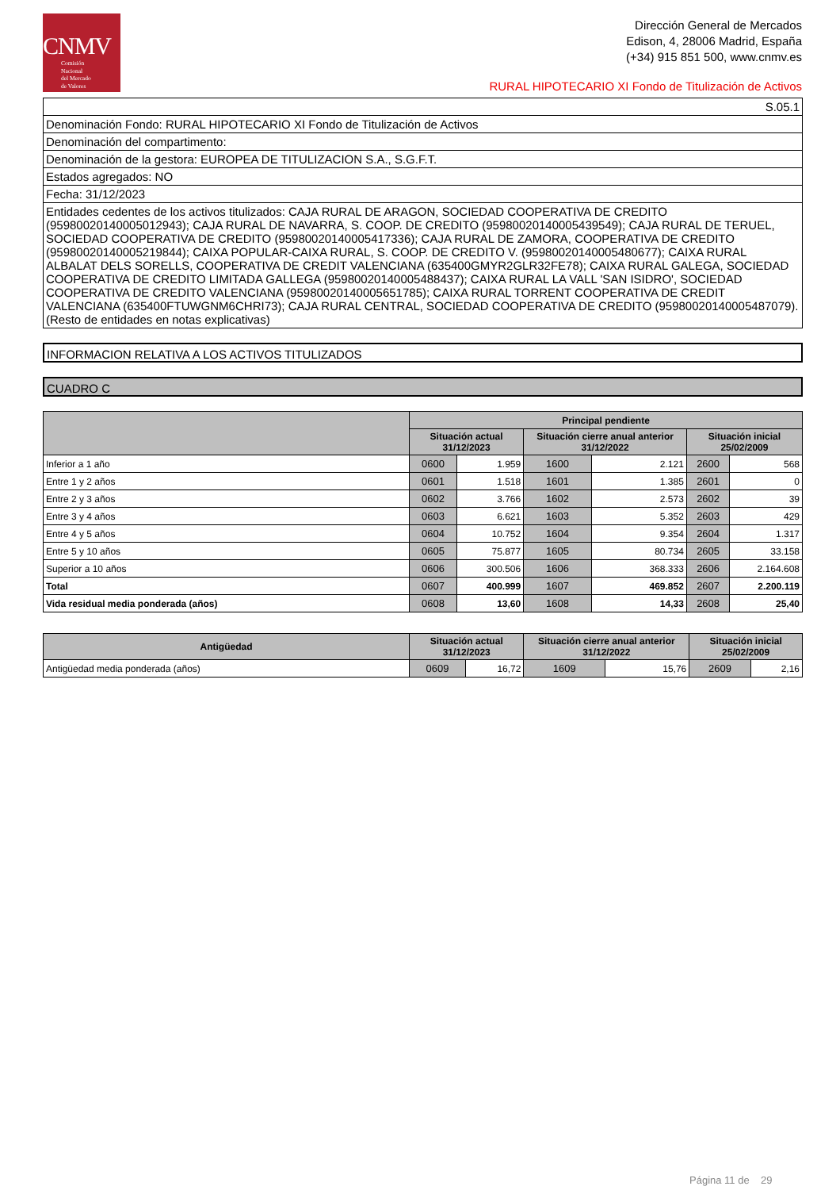CNMV
Comisión
Nacional
del Mercado
de Valores
Dirección General de Mercados
Edison, 4, 28006 Madrid, España
(+34) 915 851 500, www.cnmv.es
RURAL HIPOTECARIO XI Fondo de Titulización de Activos
S.05.1
Denominación Fondo: RURAL HIPOTECARIO XI Fondo de Titulización de Activos
Denominación del compartimento:
Denominación de la gestora: EUROPEA DE TITULIZACION S.A., S.G.F.T.
Estados agregados: NO
Fecha: 31/12/2023
Entidades cedentes de los activos titulizados: CAJA RURAL DE ARAGON, SOCIEDAD COOPERATIVA DE CREDITO (95980020140005012943); CAJA RURAL DE NAVARRA, S. COOP. DE CREDITO (95980020140005439549); CAJA RURAL DE TERUEL, SOCIEDAD COOPERATIVA DE CREDITO (95980020140005417336); CAJA RURAL DE ZAMORA, COOPERATIVA DE CREDITO (95980020140005219844); CAIXA POPULAR-CAIXA RURAL, S. COOP. DE CREDITO V. (95980020140005480677); CAIXA RURAL ALBALAT DELS SORELLS, COOPERATIVA DE CREDIT VALENCIANA (635400GMYR2GLR32FE78); CAIXA RURAL GALEGA, SOCIEDAD COOPERATIVA DE CREDITO LIMITADA GALLEGA (95980020140005488437); CAIXA RURAL LA VALL 'SAN ISIDRO', SOCIEDAD COOPERATIVA DE CREDITO VALENCIANA (95980020140005651785); CAIXA RURAL TORRENT COOPERATIVA DE CREDIT VALENCIANA (635400FTUWGNM6CHRI73); CAJA RURAL CENTRAL, SOCIEDAD COOPERATIVA DE CREDITO (95980020140005487079). (Resto de entidades en notas explicativas)
INFORMACION RELATIVA A LOS ACTIVOS TITULIZADOS
CUADRO C
| | Principal pendiente | | | | | |
| --- | --- | --- | --- | --- | --- | --- |
| | Situación actual 31/12/2023 | | Situación cierre anual anterior 31/12/2022 | | Situación inicial 25/02/2009 | |
| Inferior a 1 año | 0600 | 1.959 | 1600 | 2.121 | 2600 | 568 |
| Entre 1 y 2 años | 0601 | 1.518 | 1601 | 1.385 | 2601 | 0 |
| Entre 2 y 3 años | 0602 | 3.766 | 1602 | 2.573 | 2602 | 39 |
| Entre 3 y 4 años | 0603 | 6.621 | 1603 | 5.352 | 2603 | 429 |
| Entre 4 y 5 años | 0604 | 10.752 | 1604 | 9.354 | 2604 | 1.317 |
| Entre 5 y 10 años | 0605 | 75.877 | 1605 | 80.734 | 2605 | 33.158 |
| Superior a 10 años | 0606 | 300.506 | 1606 | 368.333 | 2606 | 2.164.608 |
| Total | 0607 | 400.999 | 1607 | 469.852 | 2607 | 2.200.119 |
| Vida residual media ponderada (años) | 0608 | 13,60 | 1608 | 14,33 | 2608 | 25,40 |
| Antigüedad | Situación actual 31/12/2023 | | Situación cierre anual anterior 31/12/2022 | | Situación inicial 25/02/2009 | |
| --- | --- | --- | --- | --- | --- | --- |
| Antigüedad media ponderada (años) | 0609 | 16,72 | 1609 | 15,76 | 2609 | 2,16 |
Página 11 de 29